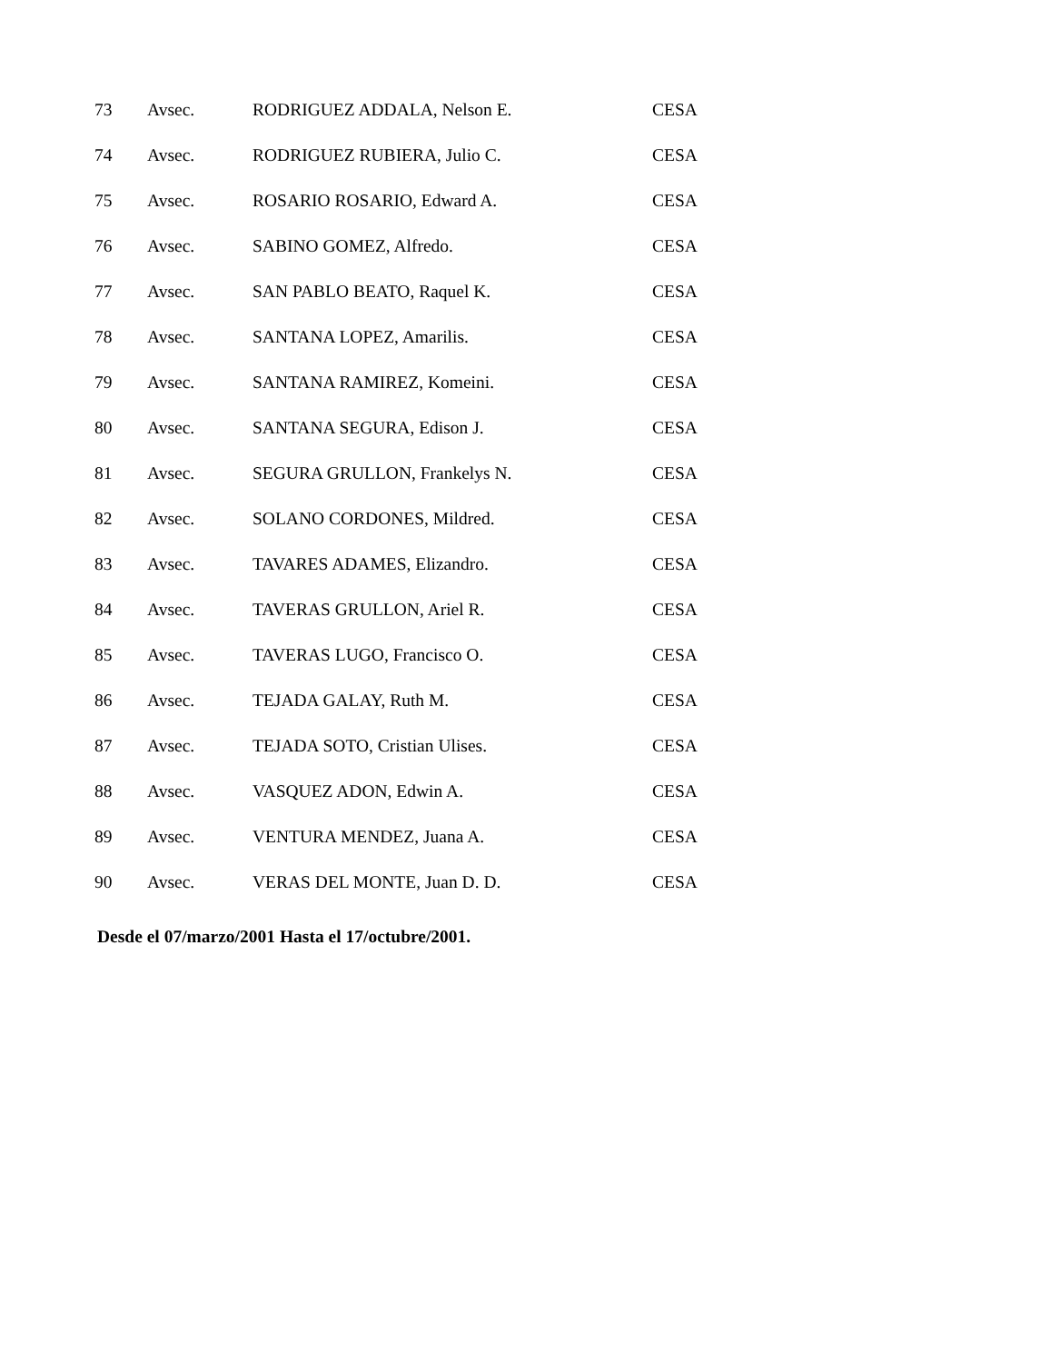| 73 | Avsec. | RODRIGUEZ ADDALA, Nelson E. | CESA |
| 74 | Avsec. | RODRIGUEZ RUBIERA, Julio C. | CESA |
| 75 | Avsec. | ROSARIO ROSARIO, Edward A. | CESA |
| 76 | Avsec. | SABINO GOMEZ, Alfredo. | CESA |
| 77 | Avsec. | SAN PABLO BEATO, Raquel K. | CESA |
| 78 | Avsec. | SANTANA LOPEZ, Amarilis. | CESA |
| 79 | Avsec. | SANTANA RAMIREZ, Komeini. | CESA |
| 80 | Avsec. | SANTANA SEGURA, Edison J. | CESA |
| 81 | Avsec. | SEGURA GRULLON, Frankelys N. | CESA |
| 82 | Avsec. | SOLANO CORDONES, Mildred. | CESA |
| 83 | Avsec. | TAVARES ADAMES, Elizandro. | CESA |
| 84 | Avsec. | TAVERAS GRULLON, Ariel R. | CESA |
| 85 | Avsec. | TAVERAS LUGO, Francisco O. | CESA |
| 86 | Avsec. | TEJADA GALAY, Ruth M. | CESA |
| 87 | Avsec. | TEJADA SOTO, Cristian Ulises. | CESA |
| 88 | Avsec. | VASQUEZ ADON, Edwin A. | CESA |
| 89 | Avsec. | VENTURA MENDEZ, Juana A. | CESA |
| 90 | Avsec. | VERAS DEL MONTE, Juan D. D. | CESA |
Desde el 07/marzo/2001 Hasta el 17/octubre/2001.